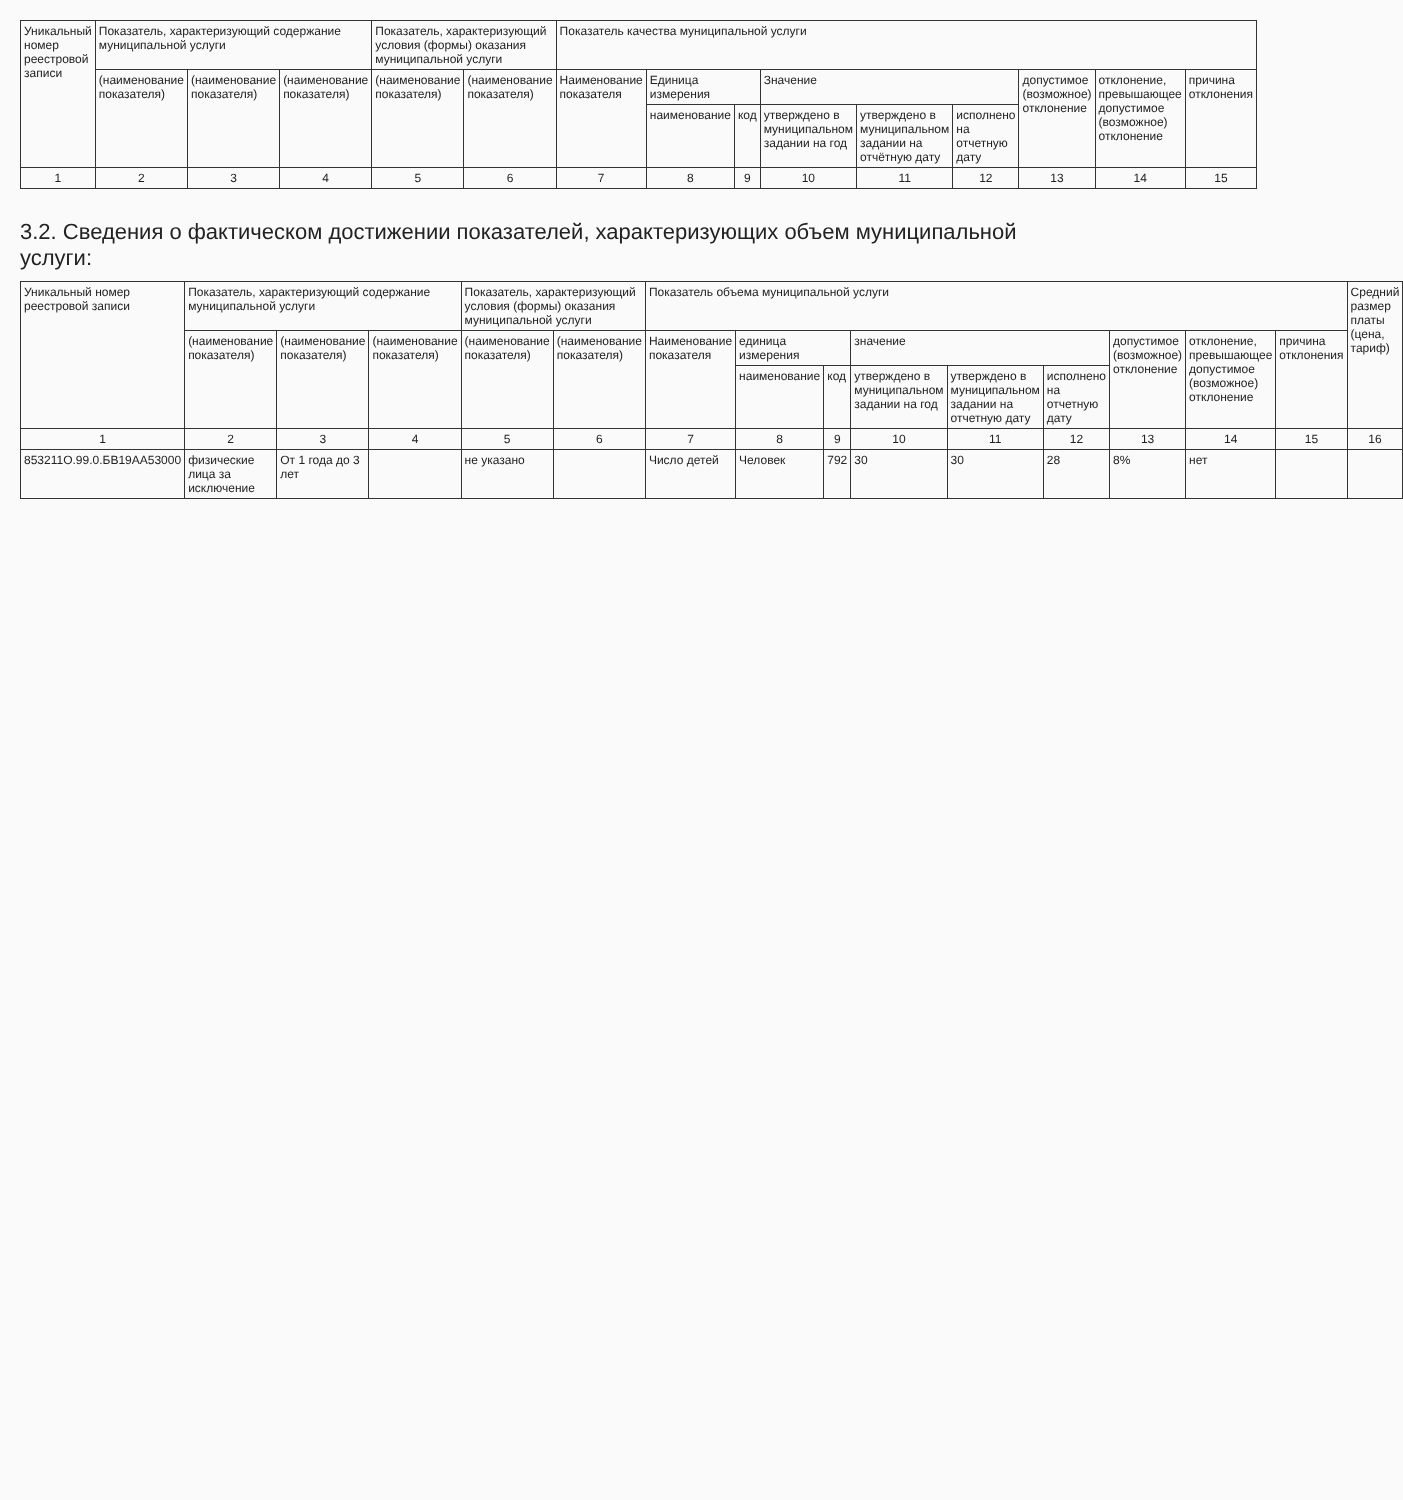| Уникальный номер реестровой записи | Показатель, характеризующий содержание муниципальной услуги | | | Показатель, характеризующий условия (формы) оказания муниципальной услуги | | Показатель качества муниципальной услуги | | | | | | | | |
| --- | --- | --- | --- | --- | --- | --- | --- | --- | --- | --- | --- | --- | --- | --- |
| | (наименование показателя) | (наименование показателя) | (наименование показателя) | (наименование показателя) | (наименование показателя) | Наименование показателя | Единица измерения | | Значение | | | допустимое (возможное) отклонение | отклонение, превышающее допустимое (возможное) отклонение | причина отклонения |
| | | | | | | | наименование | код | утверждено в муниципальном задании на год | утверждено в муниципальном задании на отчётную дату | исполнено на отчетную дату | | | |
| 1 | 2 | 3 | 4 | 5 | 6 | 7 | 8 | 9 | 10 | 11 | 12 | 13 | 14 | 15 |
3.2. Сведения о фактическом достижении показателей, характеризующих объем муниципальной услуги:
| Уникальный номер реестровой записи | Показатель, характеризующий содержание муниципальной услуги | | | Показатель, характеризующий условия (формы) оказания муниципальной услуги | | Показатель объема муниципальной услуги | | | | | | | | | Средний размер платы (цена, тариф) |
| --- | --- | --- | --- | --- | --- | --- | --- | --- | --- | --- | --- | --- | --- | --- | --- |
| | (наименование показателя) | (наименование показателя) | (наименование показателя) | (наименование показателя) | (наименование показателя) | Наименование показателя | единица измерения | | значение | | | допустимое (возможное) отклонение | отклонение, превышающее допустимое (возможное) отклонение | причина отклонения | |
| | | | | | | | наименование | код | утверждено в муниципальном задании на год | утверждено в муниципальном задании на отчетную дату | исполнено на отчетную дату | | | | |
| 1 | 2 | 3 | 4 | 5 | 6 | 7 | 8 | 9 | 10 | 11 | 12 | 13 | 14 | 15 | 16 |
| 853211О.99.0.БВ19АА53000 | физические лица за исключение | От 1 года до 3 лет | | не указано | | Число детей | Человек | 792 | 30 | 30 | 28 | 8% | нет | | |